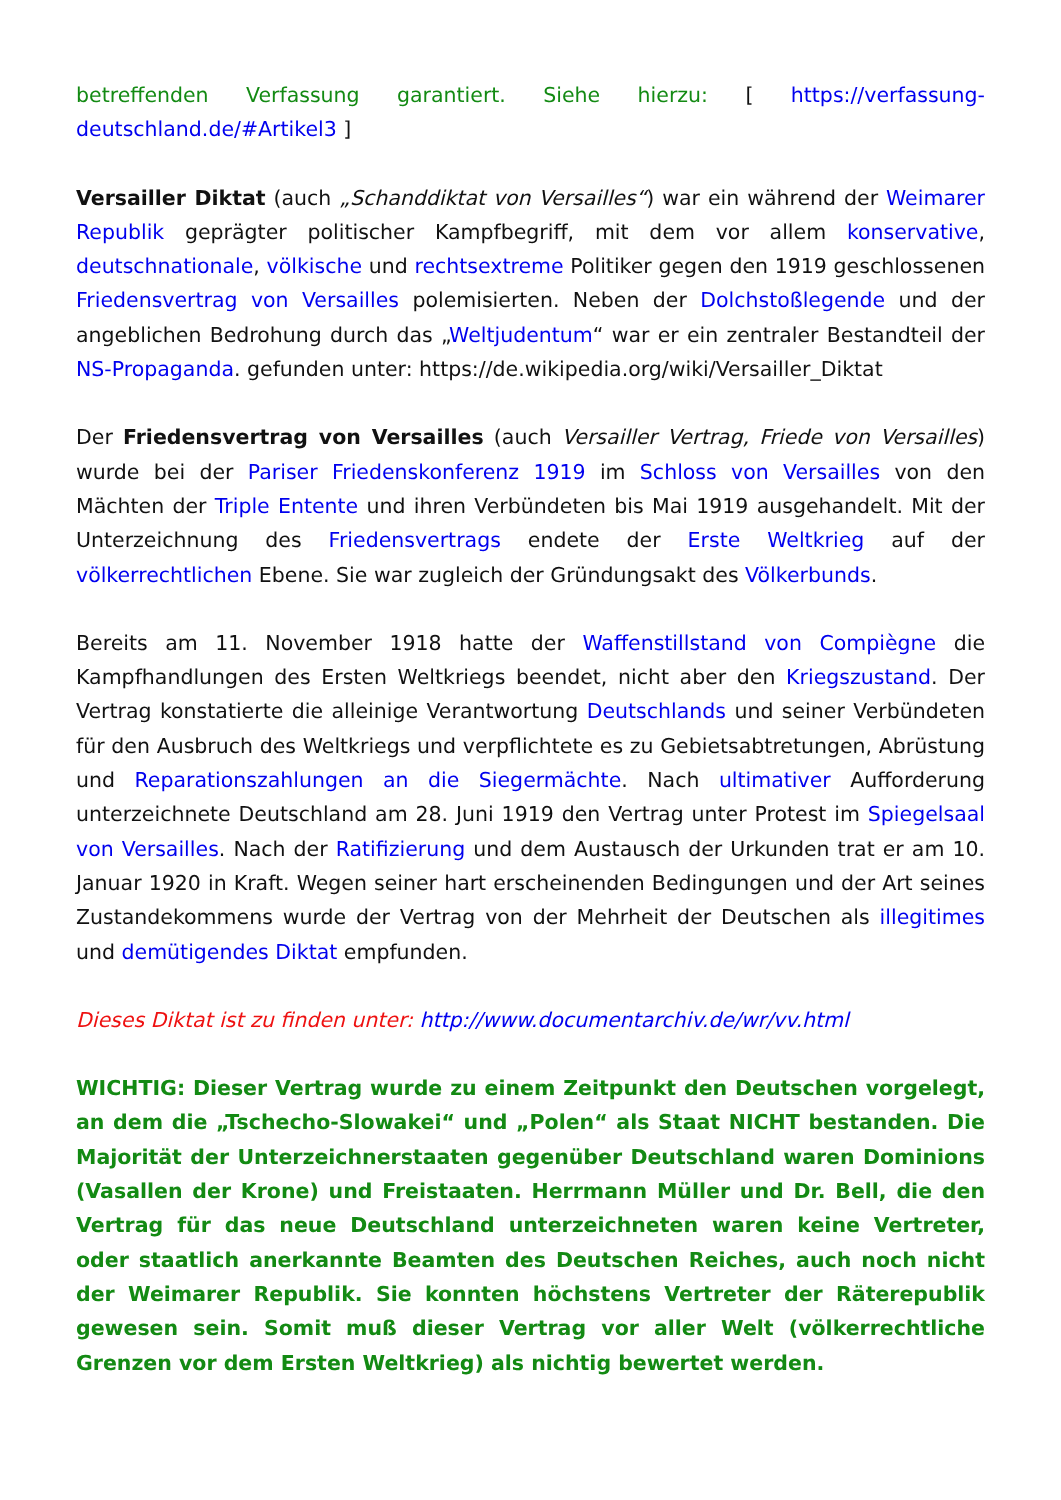betreffenden Verfassung garantiert. Siehe hierzu: [ https://verfassung-deutschland.de/#Artikel3 ]
Versailler Diktat (auch „Schanddiktat von Versailles“) war ein während der Weimarer Republik geprägter politischer Kampfbegriff, mit dem vor allem konservative, deutschnationale, völkische und rechtsextreme Politiker gegen den 1919 geschlossenen Friedensvertrag von Versailles polemisierten. Neben der Dolchstoßlegende und der angeblichen Bedrohung durch das „Weltjudentum“ war er ein zentraler Bestandteil der NS-Propaganda. gefunden unter: https://de.wikipedia.org/wiki/Versailler_Diktat
Der Friedensvertrag von Versailles (auch Versailler Vertrag, Friede von Versailles) wurde bei der Pariser Friedenskonferenz 1919 im Schloss von Versailles von den Mächten der Triple Entente und ihren Verbündeten bis Mai 1919 ausgehandelt. Mit der Unterzeichnung des Friedensvertrags endete der Erste Weltkrieg auf der völkerrechtlichen Ebene. Sie war zugleich der Gründungsakt des Völkerbunds.
Bereits am 11. November 1918 hatte der Waffenstillstand von Compiègne die Kampfhandlungen des Ersten Weltkriegs beendet, nicht aber den Kriegszustand. Der Vertrag konstatierte die alleinige Verantwortung Deutschlands und seiner Verbündeten für den Ausbruch des Weltkriegs und verpflichtete es zu Gebietsabtretungen, Abrüstung und Reparationszahlungen an die Siegermächte. Nach ultimativer Aufforderung unterzeichnete Deutschland am 28. Juni 1919 den Vertrag unter Protest im Spiegelsaal von Versailles. Nach der Ratifizierung und dem Austausch der Urkunden trat er am 10. Januar 1920 in Kraft. Wegen seiner hart erscheinenden Bedingungen und der Art seines Zustandekommens wurde der Vertrag von der Mehrheit der Deutschen als illegitimes und demütigendes Diktat empfunden.
Dieses Diktat ist zu finden unter: http://www.documentarchiv.de/wr/vv.html
WICHTIG: Dieser Vertrag wurde zu einem Zeitpunkt den Deutschen vorgelegt, an dem die „Tschecho-Slowakei“ und „Polen“ als Staat NICHT bestanden. Die Majorität der Unterzeichnerstaaten gegenüber Deutschland waren Dominions (Vasallen der Krone) und Freistaaten. Herrmann Müller und Dr. Bell, die den Vertrag für das neue Deutschland unterzeichneten waren keine Vertreter, oder staatlich anerkannte Beamten des Deutschen Reiches, auch noch nicht der Weimarer Republik. Sie konnten höchstens Vertreter der Räterepublik gewesen sein. Somit muß dieser Vertrag vor aller Welt (völkerrechtliche Grenzen vor dem Ersten Weltkrieg) als nichtig bewertet werden.